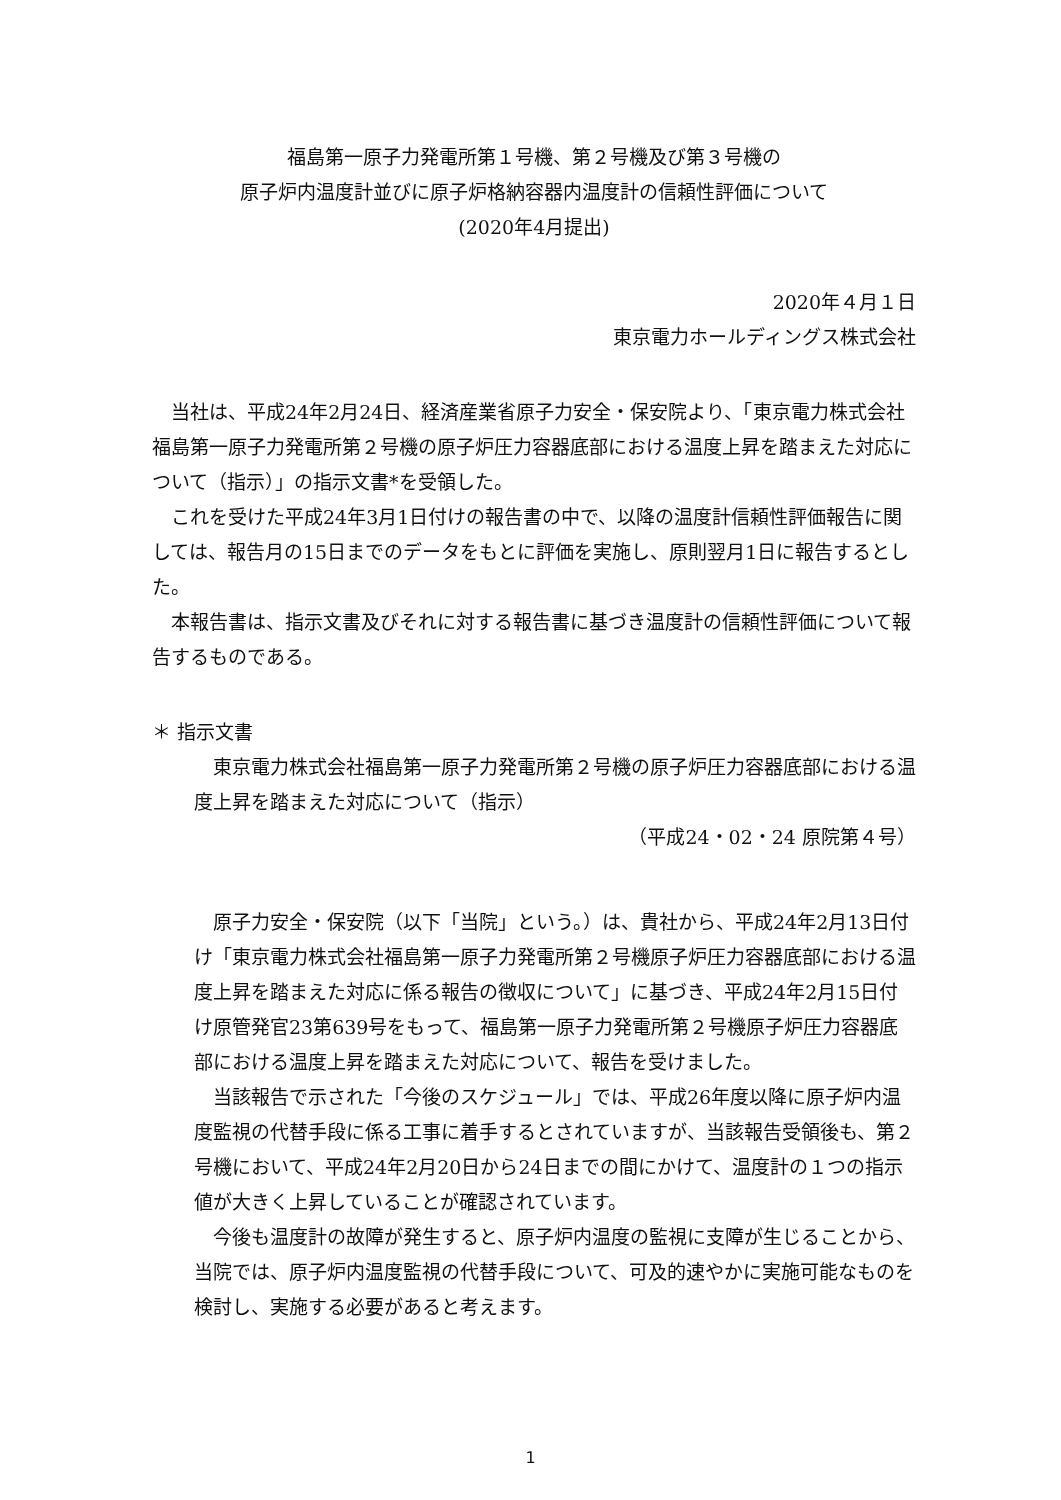福島第一原子力発電所第１号機、第２号機及び第３号機の
原子炉内温度計並びに原子炉格納容器内温度計の信頼性評価について
(2020年4月提出)
2020年４月１日
東京電力ホールディングス株式会社
　当社は、平成24年2月24日、経済産業省原子力安全・保安院より、「東京電力株式会社福島第一原子力発電所第２号機の原子炉圧力容器底部における温度上昇を踏まえた対応について（指示）」の指示文書*を受領した。
　これを受けた平成24年3月1日付けの報告書の中で、以降の温度計信頼性評価報告に関しては、報告月の15日までのデータをもとに評価を実施し、原則翌月1日に報告するとした。
　本報告書は、指示文書及びそれに対する報告書に基づき温度計の信頼性評価について報告するものである。
＊ 指示文書
　東京電力株式会社福島第一原子力発電所第２号機の原子炉圧力容器底部における温度上昇を踏まえた対応について（指示）
（平成24・02・24 原院第４号）
　原子力安全・保安院（以下「当院」という。）は、貴社から、平成24年2月13日付け「東京電力株式会社福島第一原子力発電所第２号機原子炉圧力容器底部における温度上昇を踏まえた対応に係る報告の徴収について」に基づき、平成24年2月15日付け原管発官23第639号をもって、福島第一原子力発電所第２号機原子炉圧力容器底部における温度上昇を踏まえた対応について、報告を受けました。
　当該報告で示された「今後のスケジュール」では、平成26年度以降に原子炉内温度監視の代替手段に係る工事に着手するとされていますが、当該報告受領後も、第２号機において、平成24年2月20日から24日までの間にかけて、温度計の１つの指示値が大きく上昇していることが確認されています。
　今後も温度計の故障が発生すると、原子炉内温度の監視に支障が生じることから、当院では、原子炉内温度監視の代替手段について、可及的速やかに実施可能なものを検討し、実施する必要があると考えます。
1